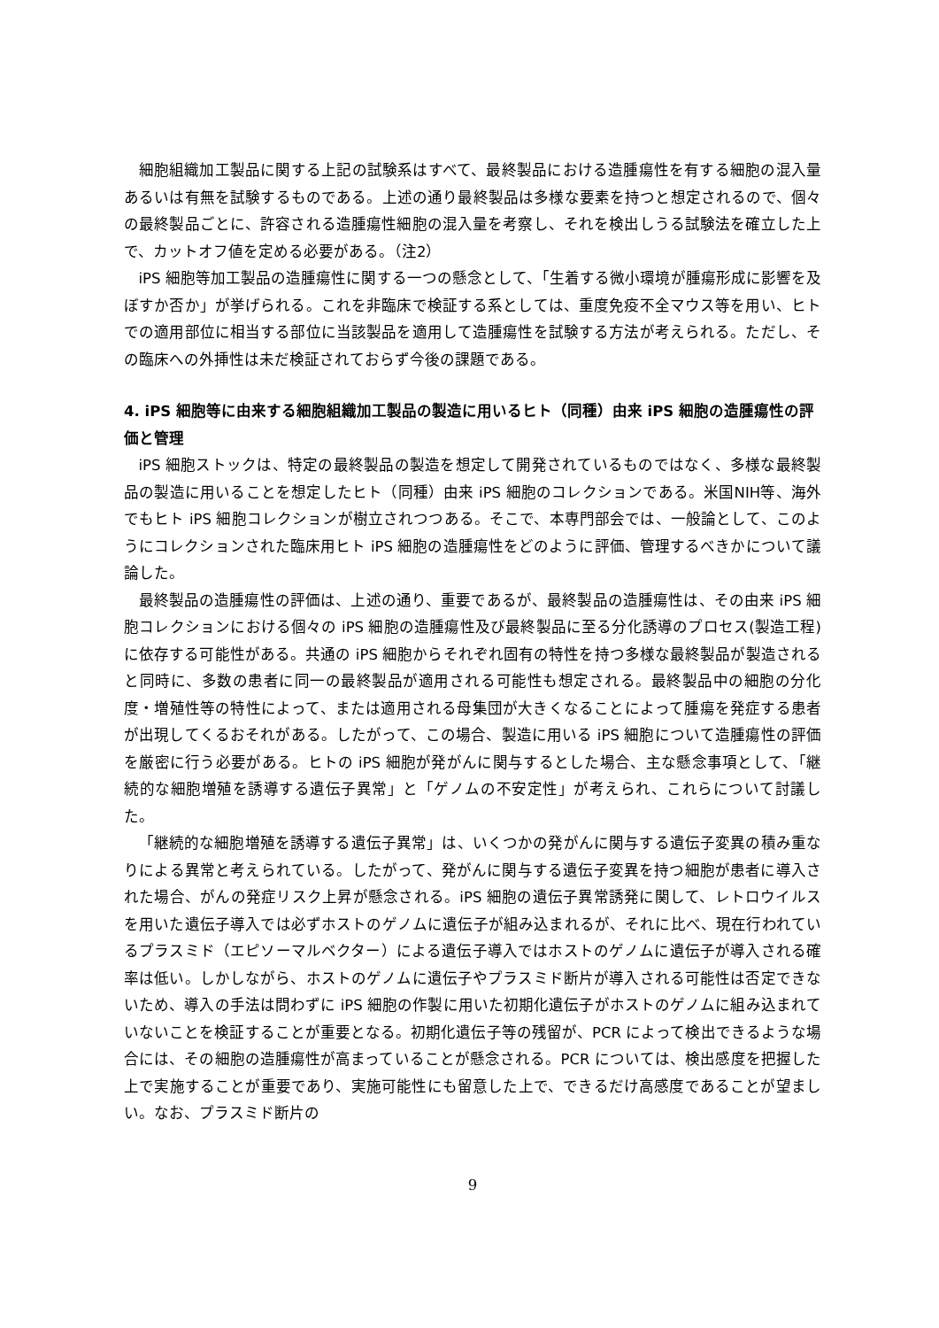細胞組織加工製品に関する上記の試験系はすべて、最終製品における造腫瘍性を有する細胞の混入量あるいは有無を試験するものである。上述の通り最終製品は多様な要素を持つと想定されるので、個々の最終製品ごとに、許容される造腫瘍性細胞の混入量を考察し、それを検出しうる試験法を確立した上で、カットオフ値を定める必要がある。（注2）
iPS 細胞等加工製品の造腫瘍性に関する一つの懸念として、「生着する微小環境が腫瘍形成に影響を及ぼすか否か」が挙げられる。これを非臨床で検証する系としては、重度免疫不全マウス等を用い、ヒトでの適用部位に相当する部位に当該製品を適用して造腫瘍性を試験する方法が考えられる。ただし、その臨床への外挿性は未だ検証されておらず今後の課題である。
4. iPS 細胞等に由来する細胞組織加工製品の製造に用いるヒト（同種）由来 iPS 細胞の造腫瘍性の評価と管理
iPS 細胞ストックは、特定の最終製品の製造を想定して開発されているものではなく、多様な最終製品の製造に用いることを想定したヒト（同種）由来 iPS 細胞のコレクションである。米国NIH等、海外でもヒト iPS 細胞コレクションが樹立されつつある。そこで、本専門部会では、一般論として、このようにコレクションされた臨床用ヒト iPS 細胞の造腫瘍性をどのように評価、管理するべきかについて議論した。
最終製品の造腫瘍性の評価は、上述の通り、重要であるが、最終製品の造腫瘍性は、その由来 iPS 細胞コレクションにおける個々の iPS 細胞の造腫瘍性及び最終製品に至る分化誘導のプロセス(製造工程)に依存する可能性がある。共通の iPS 細胞からそれぞれ固有の特性を持つ多様な最終製品が製造されると同時に、多数の患者に同一の最終製品が適用される可能性も想定される。最終製品中の細胞の分化度・増殖性等の特性によって、または適用される母集団が大きくなることによって腫瘍を発症する患者が出現してくるおそれがある。したがって、この場合、製造に用いる iPS 細胞について造腫瘍性の評価を厳密に行う必要がある。ヒトの iPS 細胞が発がんに関与するとした場合、主な懸念事項として、「継続的な細胞増殖を誘導する遺伝子異常」と「ゲノムの不安定性」が考えられ、これらについて討議した。
「継続的な細胞増殖を誘導する遺伝子異常」は、いくつかの発がんに関与する遺伝子変異の積み重なりによる異常と考えられている。したがって、発がんに関与する遺伝子変異を持つ細胞が患者に導入された場合、がんの発症リスク上昇が懸念される。iPS 細胞の遺伝子異常誘発に関して、レトロウイルスを用いた遺伝子導入では必ずホストのゲノムに遺伝子が組み込まれるが、それに比べ、現在行われているプラスミド（エピソーマルベクター）による遺伝子導入ではホストのゲノムに遺伝子が導入される確率は低い。しかしながら、ホストのゲノムに遺伝子やプラスミド断片が導入される可能性は否定できないため、導入の手法は問わずに iPS 細胞の作製に用いた初期化遺伝子がホストのゲノムに組み込まれていないことを検証することが重要となる。初期化遺伝子等の残留が、PCR によって検出できるような場合には、その細胞の造腫瘍性が高まっていることが懸念される。PCR については、検出感度を把握した上で実施することが重要であり、実施可能性にも留意した上で、できるだけ高感度であることが望ましい。なお、プラスミド断片の
9